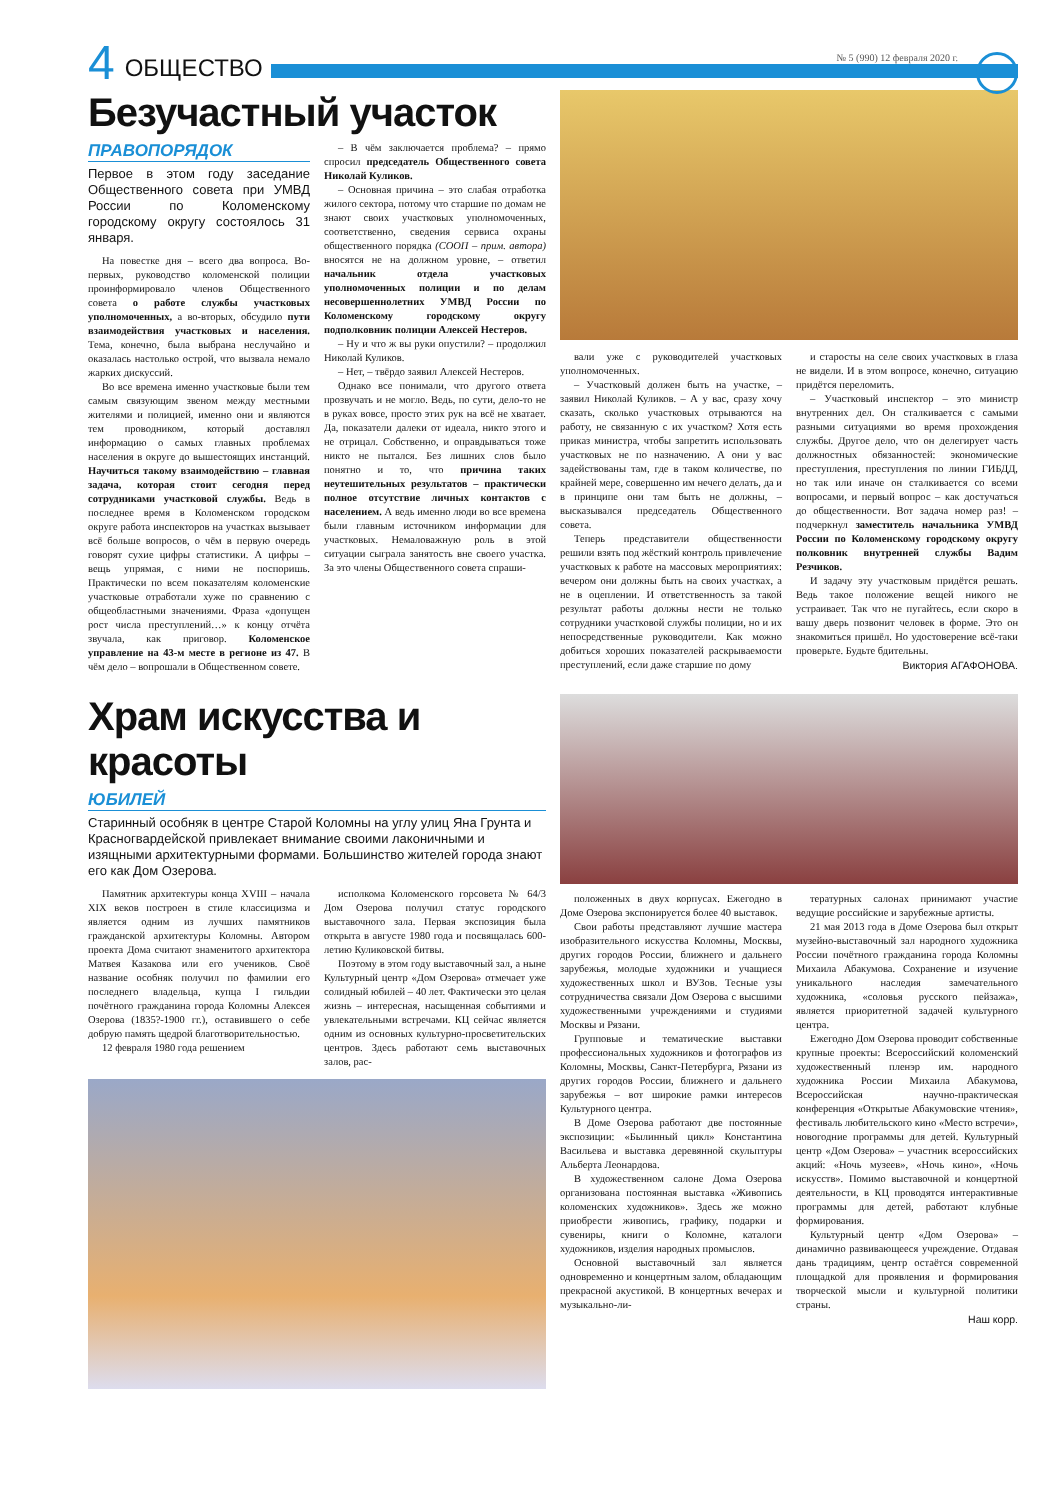4 ОБЩЕСТВО
№ 5 (990) 12 февраля 2020 г.
Безучастный участок
ПРАВОПОРЯДОК
Первое в этом году заседание Общественного совета при УМВД России по Коломенскому городскому округу состоялось 31 января.
На повестке дня – всего два вопроса. Во-первых, руководство коломенской полиции проинформировало членов Общественного совета о работе службы участковых уполномоченных, а во-вторых, обсудило пути взаимодействия участковых и населения. Тема, конечно, была выбрана неслучайно и оказалась настолько острой, что вызвала немало жарких дискуссий.
Во все времена именно участковые были тем самым связующим звеном между местными жителями и полицией, именно они и являются тем проводником, который доставлял информацию о самых главных проблемах населения в округе до вышестоящих инстанций. Научиться такому взаимодействию – главная задача, которая стоит сегодня перед сотрудниками участковой службы. Ведь в последнее время в Коломенском городском округе работа инспекторов на участках вызывает всё больше вопросов, о чём в первую очередь говорят сухие цифры статистики. А цифры – вещь упрямая, с ними не поспоришь. Практически по всем показателям коломенские участковые отработали хуже по сравнению с общеобластными значениями. Фраза «допущен рост числа преступлений…» к концу отчёта звучала, как приговор. Коломенское управление на 43-м месте в регионе из 47. В чём дело – вопрошали в Общественном совете.
– В чём заключается проблема? – прямо спросил председатель Общественного совета Николай Куликов.
– Основная причина – это слабая отработка жилого сектора, потому что старшие по домам не знают своих участковых уполномоченных, соответственно, сведения сервиса охраны общественного порядка (СООП – прим. автора) вносятся не на должном уровне, – ответил начальник отдела участковых уполномоченных полиции и по делам несовершеннолетних УМВД России по Коломенскому городскому округу подполковник полиции Алексей Нестеров.
– Ну и что ж вы руки опустили? – продолжил Николай Куликов.
– Нет, – твёрдо заявил Алексей Нестеров.
Однако все понимали, что другого ответа прозвучать и не могло. Ведь, по сути, дело-то не в руках вовсе, просто этих рук на всё не хватает. Да, показатели далеки от идеала, никто этого и не отрицал. Собственно, и оправдываться тоже никто не пытался. Без лишних слов было понятно и то, что причина таких неутешительных результатов – практически полное отсутствие личных контактов с населением. А ведь именно люди во все времена были главным источником информации для участковых. Немаловажную роль в этой ситуации сыграла занятость вне своего участка. За это члены Общественного совета спраши-
вали уже с руководителей участковых уполномоченных.
– Участковый должен быть на участке, – заявил Николай Куликов. – А у вас, сразу хочу сказать, сколько участковых отрываются на работу, не связанную с их участком? Хотя есть приказ министра, чтобы запретить использовать участковых не по назначению. А они у вас задействованы там, где в таком количестве, по крайней мере, совершенно им нечего делать, да и в принципе они там быть не должны, – высказывался председатель Общественного совета.
Теперь представители общественности решили взять под жёсткий контроль привлечение участковых к работе на массовых мероприятиях: вечером они должны быть на своих участках, а не в оцеплении. И ответственность за такой результат работы должны нести не только сотрудники участковой службы полиции, но и их непосредственные руководители. Как можно добиться хороших показателей раскрываемости преступлений, если даже старшие по дому
и старосты на селе своих участковых в глаза не видели. И в этом вопросе, конечно, ситуацию придётся переломить.
– Участковый инспектор – это министр внутренних дел. Он сталкивается с самыми разными ситуациями во время прохождения службы. Другое дело, что он делегирует часть должностных обязанностей: экономические преступления, преступления по линии ГИБДД, но так или иначе он сталкивается со всеми вопросами, и первый вопрос – как достучаться до общественности. Вот задача номер раз! – подчеркнул заместитель начальника УМВД России по Коломенскому городскому округу полковник внутренней службы Вадим Резчиков.
И задачу эту участковым придётся решать. Ведь такое положение вещей никого не устраивает. Так что не пугайтесь, если скоро в вашу дверь позвонит человек в форме. Это он знакомиться пришёл. Но удостоверение всё-таки проверьте. Будьте бдительны.
Виктория АГАФОНОВА.
Храм искусства и красоты
ЮБИЛЕЙ
Старинный особняк в центре Старой Коломны на углу улиц Яна Грунта и Красногвардейской привлекает внимание своими лаконичными и изящными архитектурными формами. Большинство жителей города знают его как Дом Озерова.
Памятник архитектуры конца XVIII – начала XIX веков построен в стиле классицизма и является одним из лучших памятников гражданской архитектуры Коломны. Автором проекта Дома считают знаменитого архитектора Матвея Казакова или его учеников. Своё название особняк получил по фамилии его последнего владельца, купца I гильдии почётного гражданина города Коломны Алексея Озерова (1835?-1900 гг.), оставившего о себе добрую память щедрой благотворительностью.
12 февраля 1980 года решением
исполкома Коломенского горсовета № 64/3 Дом Озерова получил статус городского выставочного зала. Первая экспозиция была открыта в августе 1980 года и посвящалась 600-летию Куликовской битвы.
Поэтому в этом году выставочный зал, а ныне Культурный центр «Дом Озерова» отмечает уже солидный юбилей – 40 лет. Фактически это целая жизнь – интересная, насыщенная событиями и увлекательными встречами. КЦ сейчас является одним из основных культурно-просветительских центров. Здесь работают семь выставочных залов, рас-
положенных в двух корпусах. Ежегодно в Доме Озерова экспонируется более 40 выставок.
Свои работы представляют лучшие мастера изобразительного искусства Коломны, Москвы, других городов России, ближнего и дальнего зарубежья, молодые художники и учащиеся художественных школ и ВУЗов. Тесные узы сотрудничества связали Дом Озерова с высшими художественными учреждениями и студиями Москвы и Рязани.
Групповые и тематические выставки профессиональных художников и фотографов из Коломны, Москвы, Санкт-Петербурга, Рязани из других городов России, ближнего и дальнего зарубежья – вот широкие рамки интересов Культурного центра.
В Доме Озерова работают две постоянные экспозиции: «Былинный цикл» Константина Васильева и выставка деревянной скульптуры Альберта Леонардова.
В художественном салоне Дома Озерова организована постоянная выставка «Живопись коломенских художников». Здесь же можно приобрести живопись, графику, подарки и сувениры, книги о Коломне, каталоги художников, изделия народных промыслов.
Основной выставочный зал является одновременно и концертным залом, обладающим прекрасной акустикой. В концертных вечерах и музыкально-ли-
тературных салонах принимают участие ведущие российские и зарубежные артисты.
21 мая 2013 года в Доме Озерова был открыт музейно-выставочный зал народного художника России почётного гражданина города Коломны Михаила Абакумова. Сохранение и изучение уникального наследия замечательного художника, «соловья русского пейзажа», является приоритетной задачей культурного центра.
Ежегодно Дом Озерова проводит собственные крупные проекты: Всероссийский коломенский художественный пленэр им. народного художника России Михаила Абакумова, Всероссийская научно-практическая конференция «Открытые Абакумовские чтения», фестиваль любительского кино «Место встречи», новогодние программы для детей. Культурный центр «Дом Озерова» – участник всероссийских акций: «Ночь музеев», «Ночь кино», «Ночь искусств». Помимо выставочной и концертной деятельности, в КЦ проводятся интерактивные программы для детей, работают клубные формирования.
Культурный центр «Дом Озерова» – динамично развивающееся учреждение. Отдавая дань традициям, центр остаётся современной площадкой для проявления и формирования творческой мысли и культурной политики страны.
Наш корр.